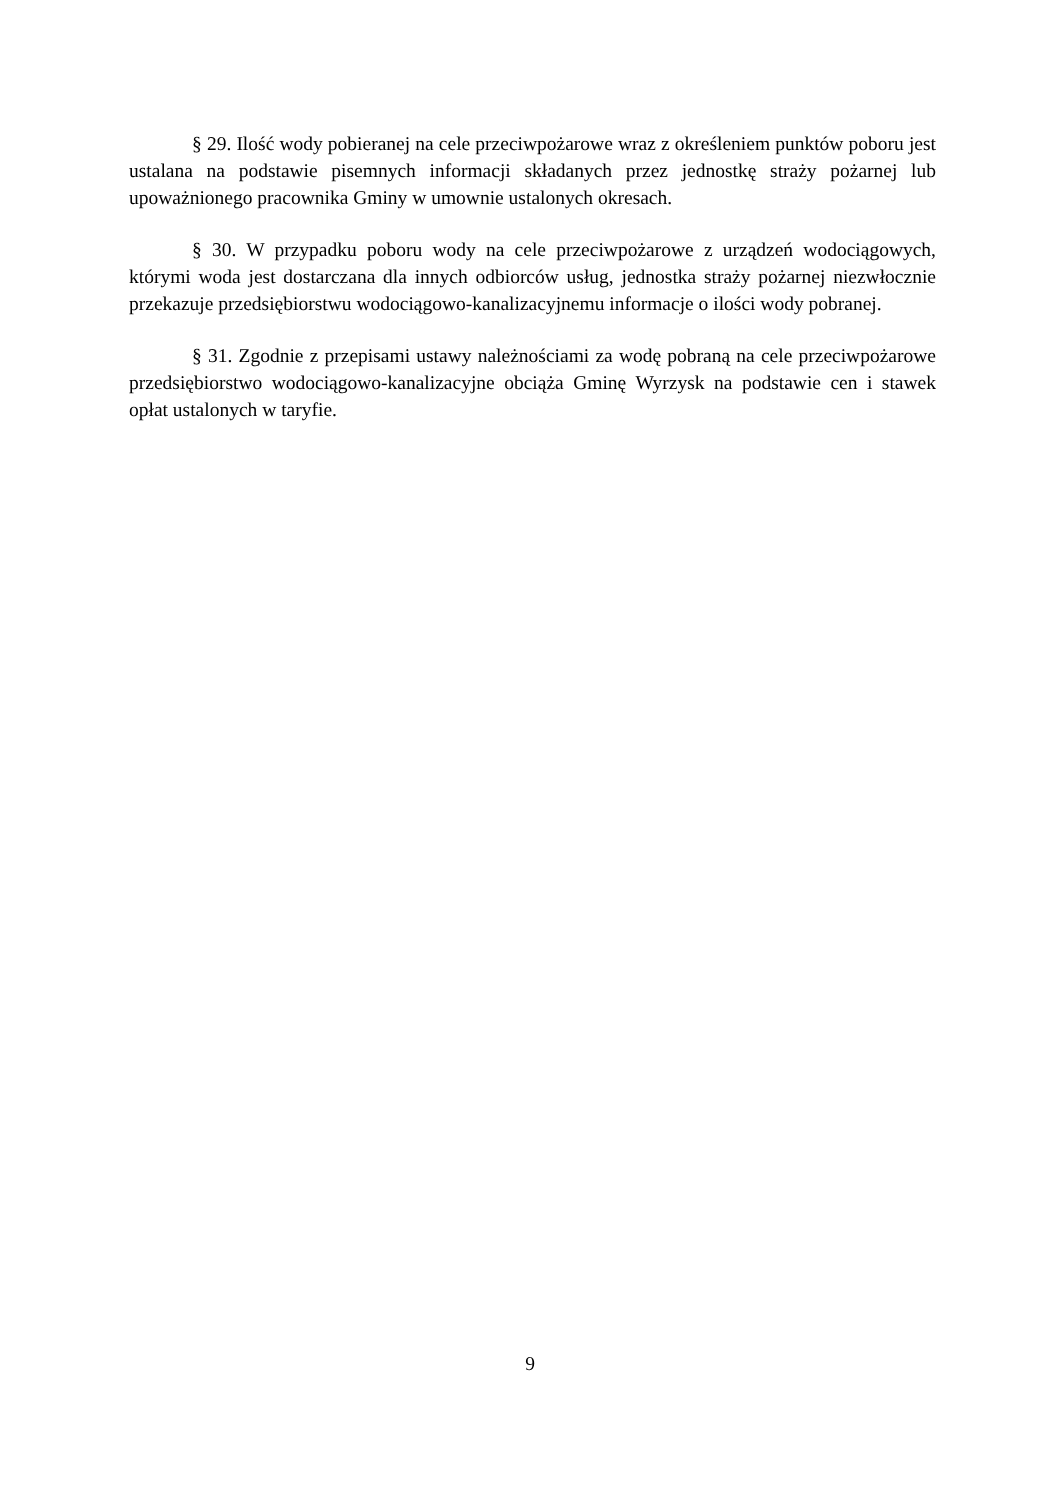§ 29. Ilość wody pobieranej na cele przeciwpożarowe wraz z określeniem punktów poboru jest ustalana na podstawie pisemnych informacji składanych przez jednostkę straży pożarnej lub upoważnionego pracownika Gminy w umownie ustalonych okresach.
§ 30. W przypadku poboru wody na cele przeciwpożarowe z urządzeń wodociągowych, którymi woda jest dostarczana dla innych odbiorców usług, jednostka straży pożarnej niezwłocznie przekazuje przedsiębiorstwu wodociągowo-kanalizacyjnemu informacje o ilości wody pobranej.
§ 31. Zgodnie z przepisami ustawy należnościami za wodę pobraną na cele przeciwpożarowe przedsiębiorstwo wodociągowo-kanalizacyjne obciąża Gminę Wyrzysk na podstawie cen i stawek opłat ustalonych w taryfie.
9